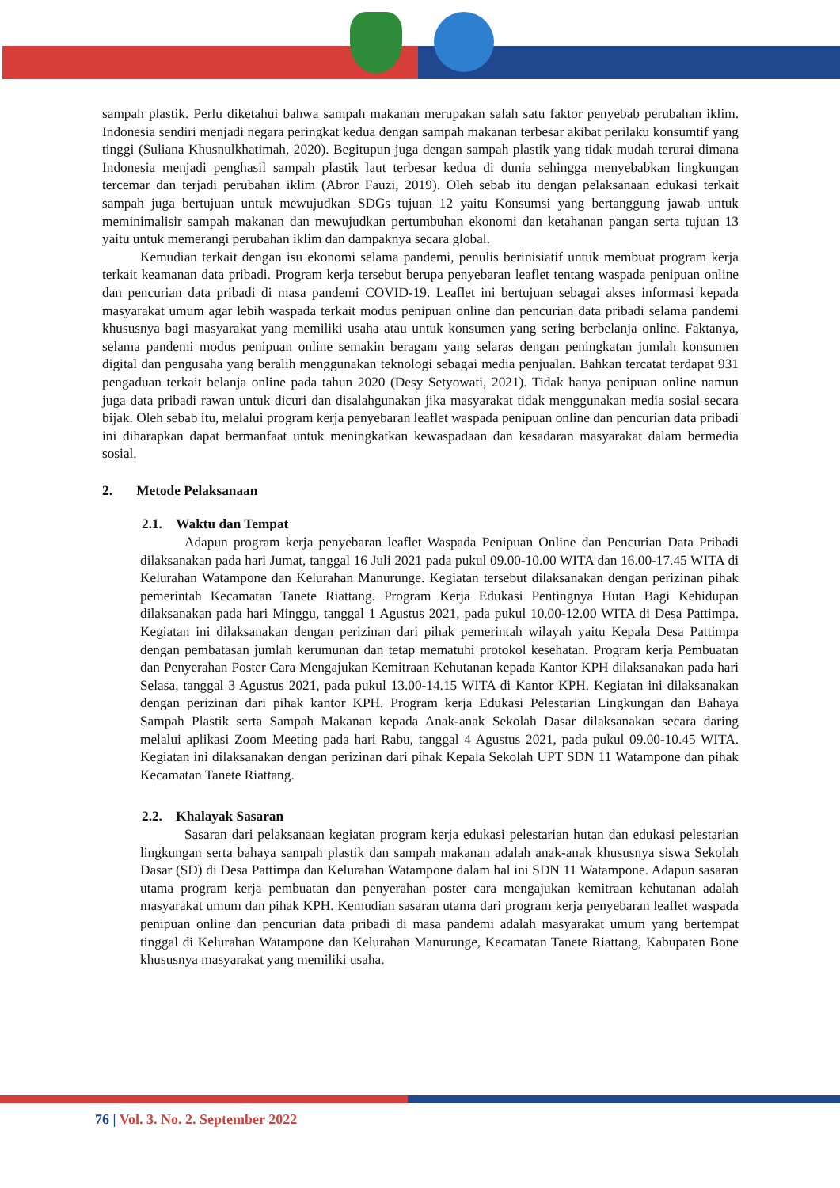sampah plastik. Perlu diketahui bahwa sampah makanan merupakan salah satu faktor penyebab perubahan iklim. Indonesia sendiri menjadi negara peringkat kedua dengan sampah makanan terbesar akibat perilaku konsumtif yang tinggi (Suliana Khusnulkhatimah, 2020). Begitupun juga dengan sampah plastik yang tidak mudah terurai dimana Indonesia menjadi penghasil sampah plastik laut terbesar kedua di dunia sehingga menyebabkan lingkungan tercemar dan terjadi perubahan iklim (Abror Fauzi, 2019). Oleh sebab itu dengan pelaksanaan edukasi terkait sampah juga bertujuan untuk mewujudkan SDGs tujuan 12 yaitu Konsumsi yang bertanggung jawab untuk meminimalisir sampah makanan dan mewujudkan pertumbuhan ekonomi dan ketahanan pangan serta tujuan 13 yaitu untuk memerangi perubahan iklim dan dampaknya secara global.
Kemudian terkait dengan isu ekonomi selama pandemi, penulis berinisiatif untuk membuat program kerja terkait keamanan data pribadi. Program kerja tersebut berupa penyebaran leaflet tentang waspada penipuan online dan pencurian data pribadi di masa pandemi COVID-19. Leaflet ini bertujuan sebagai akses informasi kepada masyarakat umum agar lebih waspada terkait modus penipuan online dan pencurian data pribadi selama pandemi khususnya bagi masyarakat yang memiliki usaha atau untuk konsumen yang sering berbelanja online. Faktanya, selama pandemi modus penipuan online semakin beragam yang selaras dengan peningkatan jumlah konsumen digital dan pengusaha yang beralih menggunakan teknologi sebagai media penjualan. Bahkan tercatat terdapat 931 pengaduan terkait belanja online pada tahun 2020 (Desy Setyowati, 2021). Tidak hanya penipuan online namun juga data pribadi rawan untuk dicuri dan disalahgunakan jika masyarakat tidak menggunakan media sosial secara bijak. Oleh sebab itu, melalui program kerja penyebaran leaflet waspada penipuan online dan pencurian data pribadi ini diharapkan dapat bermanfaat untuk meningkatkan kewaspadaan dan kesadaran masyarakat dalam bermedia sosial.
2. Metode Pelaksanaan
2.1. Waktu dan Tempat
Adapun program kerja penyebaran leaflet Waspada Penipuan Online dan Pencurian Data Pribadi dilaksanakan pada hari Jumat, tanggal 16 Juli 2021 pada pukul 09.00-10.00 WITA dan 16.00-17.45 WITA di Kelurahan Watampone dan Kelurahan Manurunge. Kegiatan tersebut dilaksanakan dengan perizinan pihak pemerintah Kecamatan Tanete Riattang. Program Kerja Edukasi Pentingnya Hutan Bagi Kehidupan dilaksanakan pada hari Minggu, tanggal 1 Agustus 2021, pada pukul 10.00-12.00 WITA di Desa Pattimpa. Kegiatan ini dilaksanakan dengan perizinan dari pihak pemerintah wilayah yaitu Kepala Desa Pattimpa dengan pembatasan jumlah kerumunan dan tetap mematuhi protokol kesehatan. Program kerja Pembuatan dan Penyerahan Poster Cara Mengajukan Kemitraan Kehutanan kepada Kantor KPH dilaksanakan pada hari Selasa, tanggal 3 Agustus 2021, pada pukul 13.00-14.15 WITA di Kantor KPH. Kegiatan ini dilaksanakan dengan perizinan dari pihak kantor KPH. Program kerja Edukasi Pelestarian Lingkungan dan Bahaya Sampah Plastik serta Sampah Makanan kepada Anak-anak Sekolah Dasar dilaksanakan secara daring melalui aplikasi Zoom Meeting pada hari Rabu, tanggal 4 Agustus 2021, pada pukul 09.00-10.45 WITA. Kegiatan ini dilaksanakan dengan perizinan dari pihak Kepala Sekolah UPT SDN 11 Watampone dan pihak Kecamatan Tanete Riattang.
2.2. Khalayak Sasaran
Sasaran dari pelaksanaan kegiatan program kerja edukasi pelestarian hutan dan edukasi pelestarian lingkungan serta bahaya sampah plastik dan sampah makanan adalah anak-anak khususnya siswa Sekolah Dasar (SD) di Desa Pattimpa dan Kelurahan Watampone dalam hal ini SDN 11 Watampone. Adapun sasaran utama program kerja pembuatan dan penyerahan poster cara mengajukan kemitraan kehutanan adalah masyarakat umum dan pihak KPH. Kemudian sasaran utama dari program kerja penyebaran leaflet waspada penipuan online dan pencurian data pribadi di masa pandemi adalah masyarakat umum yang bertempat tinggal di Kelurahan Watampone dan Kelurahan Manurunge, Kecamatan Tanete Riattang, Kabupaten Bone khususnya masyarakat yang memiliki usaha.
76 | Vol. 3. No. 2. September 2022